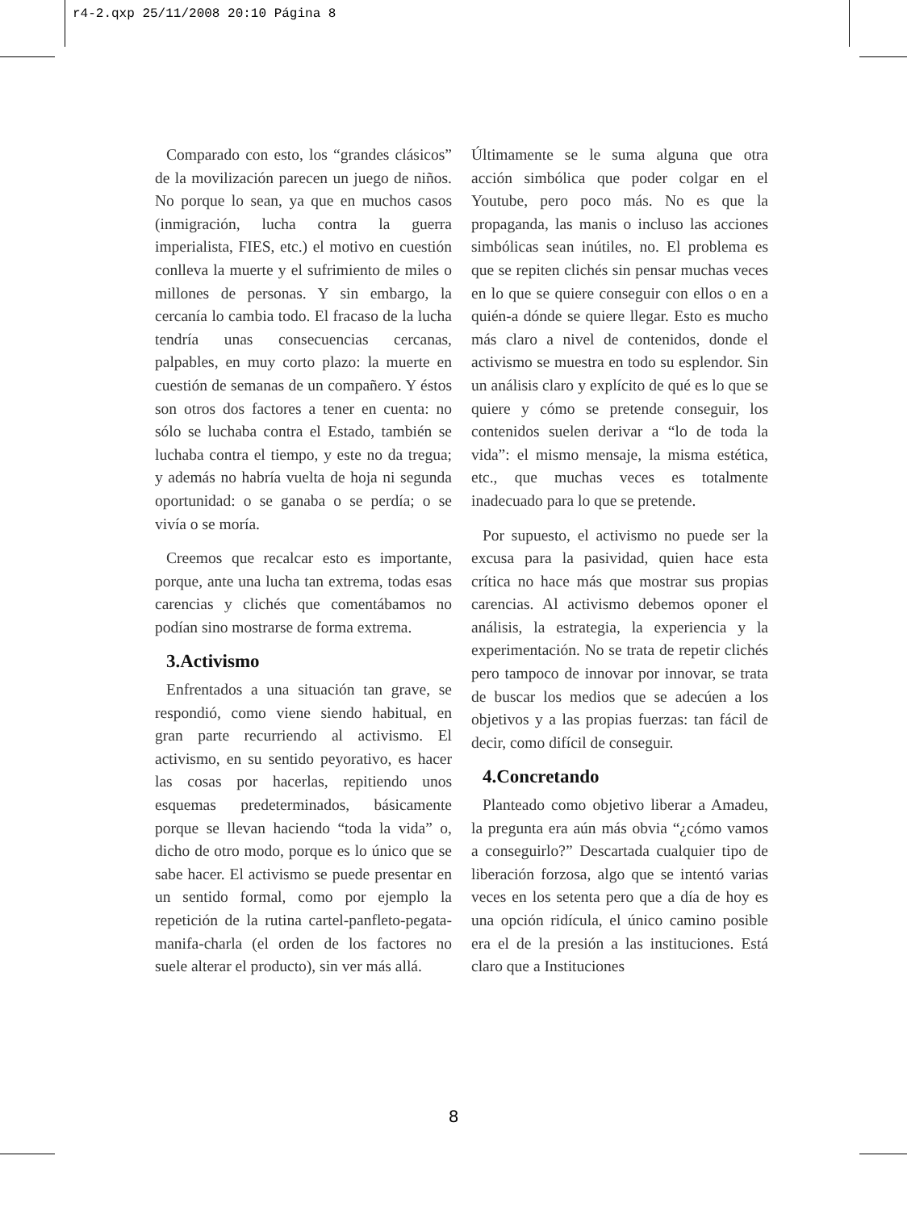r4-2.qxp 25/11/2008 20:10 Página 8
Comparado con esto, los “grandes clásicos” de la movilización parecen un juego de niños. No porque lo sean, ya que en muchos casos (inmigración, lucha contra la guerra imperialista, FIES, etc.) el motivo en cuestión conlleva la muerte y el sufrimiento de miles o millones de personas. Y sin embargo, la cercanía lo cambia todo. El fracaso de la lucha tendría unas consecuencias cercanas, palpables, en muy corto plazo: la muerte en cuestión de semanas de un compañero. Y éstos son otros dos factores a tener en cuenta: no sólo se luchaba contra el Estado, también se luchaba contra el tiempo, y este no da tregua; y además no habría vuelta de hoja ni segunda oportunidad: o se ganaba o se perdía; o se vivía o se moría.
Creemos que recalcar esto es importante, porque, ante una lucha tan extrema, todas esas carencias y clichés que comentábamos no podían sino mostrarse de forma extrema.
3.Activismo
Enfrentados a una situación tan grave, se respondió, como viene siendo habitual, en gran parte recurriendo al activismo. El activismo, en su sentido peyorativo, es hacer las cosas por hacerlas, repitiendo unos esquemas predeterminados, básicamente porque se llevan haciendo “toda la vida” o, dicho de otro modo, porque es lo único que se sabe hacer. El activismo se puede presentar en un sentido formal, como por ejemplo la repetición de la rutina cartel-panfleto-pegata-manifa-charla (el orden de los factores no suele alterar el producto), sin ver más allá.
Últimamente se le suma alguna que otra acción simbólica que poder colgar en el Youtube, pero poco más. No es que la propaganda, las manis o incluso las acciones simbólicas sean inútiles, no. El problema es que se repiten clichés sin pensar muchas veces en lo que se quiere conseguir con ellos o en a quién-a dónde se quiere llegar. Esto es mucho más claro a nivel de contenidos, donde el activismo se muestra en todo su esplendor. Sin un análisis claro y explícito de qué es lo que se quiere y cómo se pretende conseguir, los contenidos suelen derivar a “lo de toda la vida”: el mismo mensaje, la misma estética, etc., que muchas veces es totalmente inadecuado para lo que se pretende.
Por supuesto, el activismo no puede ser la excusa para la pasividad, quien hace esta crítica no hace más que mostrar sus propias carencias. Al activismo debemos oponer el análisis, la estrategia, la experiencia y la experimentación. No se trata de repetir clichés pero tampoco de innovar por innovar, se trata de buscar los medios que se adecúen a los objetivos y a las propias fuerzas: tan fácil de decir, como difícil de conseguir.
4.Concretando
Planteado como objetivo liberar a Amadeu, la pregunta era aún más obvia “¿cómo vamos a conseguirlo?” Descartada cualquier tipo de liberación forzosa, algo que se intentó varias veces en los setenta pero que a día de hoy es una opción ridícula, el único camino posible era el de la presión a las instituciones. Está claro que a Instituciones
8